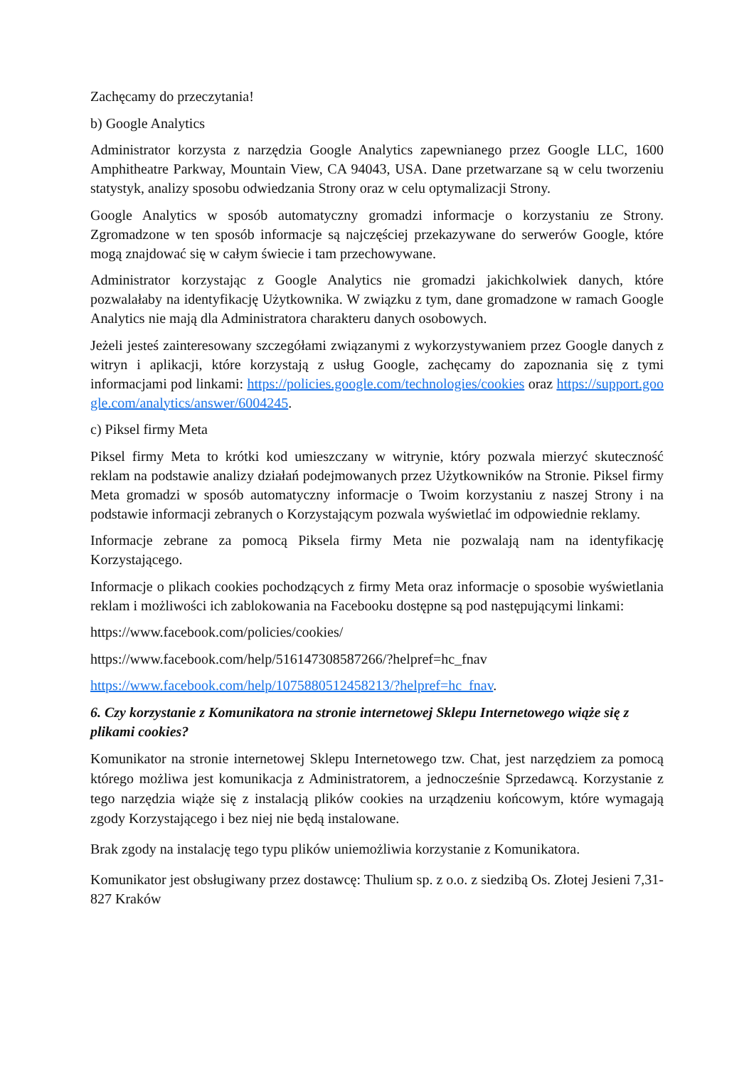Zachęcamy do przeczytania!
b) Google Analytics
Administrator korzysta z narzędzia Google Analytics zapewnianego przez Google LLC, 1600 Amphitheatre Parkway, Mountain View, CA 94043, USA. Dane przetwarzane są w celu tworzeniu statystyk, analizy sposobu odwiedzania Strony oraz w celu optymalizacji Strony.
Google Analytics w sposób automatyczny gromadzi informacje o korzystaniu ze Strony. Zgromadzone w ten sposób informacje są najczęściej przekazywane do serwerów Google, które mogą znajdować się w całym świecie i tam przechowywane.
Administrator korzystając z Google Analytics nie gromadzi jakichkolwiek danych, które pozwalałaby na identyfikację Użytkownika. W związku z tym, dane gromadzone w ramach Google Analytics nie mają dla Administratora charakteru danych osobowych.
Jeżeli jesteś zainteresowany szczegółami związanymi z wykorzystywaniem przez Google danych z witryn i aplikacji, które korzystają z usług Google, zachęcamy do zapoznania się z tymi informacjami pod linkami: https://policies.google.com/technologies/cookies oraz https://support.google.com/analytics/answer/6004245.
c) Piksel firmy Meta
Piksel firmy Meta to krótki kod umieszczany w witrynie, który pozwala mierzyć skuteczność reklam na podstawie analizy działań podejmowanych przez Użytkowników na Stronie. Piksel firmy Meta gromadzi w sposób automatyczny informacje o Twoim korzystaniu z naszej Strony i na podstawie informacji zebranych o Korzystającym pozwala wyświetlać im odpowiednie reklamy.
Informacje zebrane za pomocą Piksela firmy Meta nie pozwalają nam na identyfikację Korzystającego.
Informacje o plikach cookies pochodzących z firmy Meta oraz informacje o sposobie wyświetlania reklam i możliwości ich zablokowania na Facebooku dostępne są pod następującymi linkami:
https://www.facebook.com/policies/cookies/
https://www.facebook.com/help/516147308587266/?helpref=hc_fnav
https://www.facebook.com/help/1075880512458213/?helpref=hc_fnav.
6. Czy korzystanie z Komunikatora na stronie internetowej Sklepu Internetowego wiąże się z plikami cookies?
Komunikator na stronie internetowej Sklepu Internetowego tzw. Chat, jest narzędziem za pomocą którego możliwa jest komunikacja z Administratorem, a jednocześnie Sprzedawcą. Korzystanie z tego narzędzia wiąże się z instalacją plików cookies na urządzeniu końcowym, które wymagają zgody Korzystającego i bez niej nie będą instalowane.
Brak zgody na instalację tego typu plików uniemożliwia korzystanie z Komunikatora.
Komunikator jest obsługiwany przez dostawcę: Thulium sp. z o.o. z siedzibą Os. Złotej Jesieni 7,31-827 Kraków